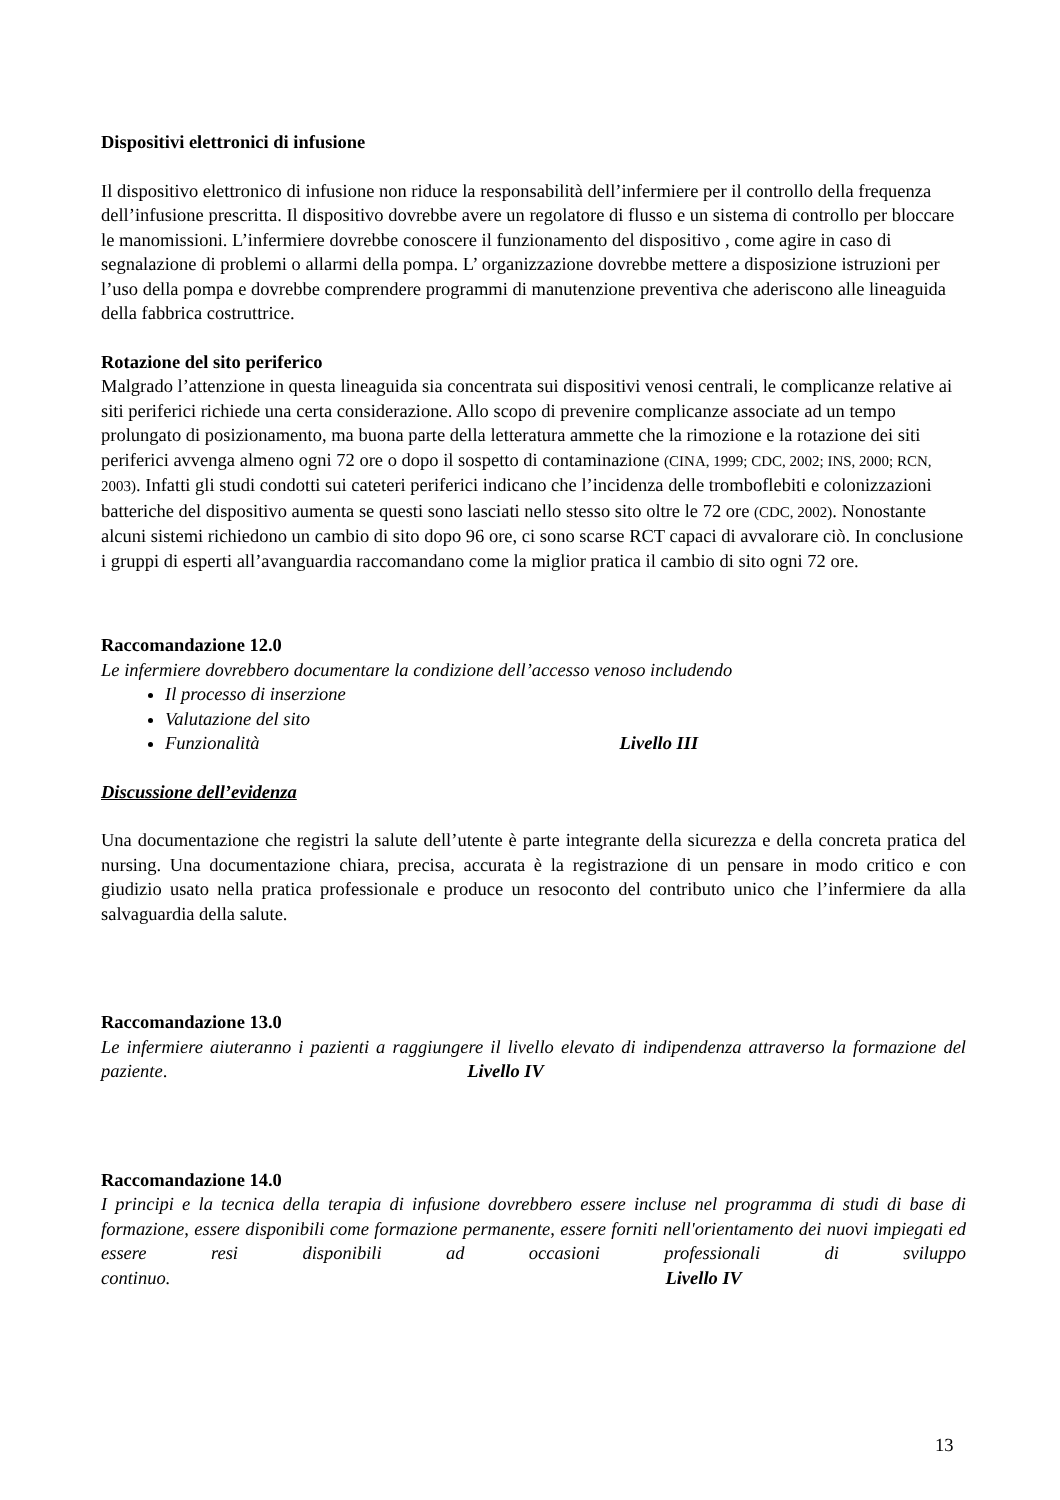Dispositivi elettronici di infusione
Il dispositivo elettronico di infusione non riduce la responsabilità dell’infermiere per il controllo della frequenza dell’infusione prescritta. Il dispositivo dovrebbe avere un regolatore di flusso e un sistema di controllo per bloccare le manomissioni. L’infermiere dovrebbe conoscere il funzionamento del dispositivo , come agire in caso di segnalazione di problemi o allarmi della pompa. L’ organizzazione dovrebbe mettere a disposizione istruzioni per l’uso della pompa e dovrebbe comprendere programmi di manutenzione preventiva che aderiscono alle lineaguida della fabbrica costruttrice.
Rotazione del sito periferico
Malgrado l’attenzione in questa lineaguida sia concentrata sui dispositivi venosi centrali, le complicanze relative ai siti periferici richiede una certa considerazione. Allo scopo di prevenire complicanze associate ad un tempo prolungato di posizionamento, ma buona parte della letteratura ammette che la rimozione e la rotazione dei siti periferici avvenga almeno ogni 72 ore o dopo il sospetto di contaminazione (CINA, 1999; CDC, 2002; INS, 2000; RCN, 2003). Infatti gli studi condotti sui cateteri periferici indicano che l’incidenza delle tromboflebiti e colonizzazioni batteriche del dispositivo aumenta se questi sono lasciati nello stesso sito oltre le 72 ore (CDC, 2002). Nonostante alcuni sistemi richiedono un cambio di sito dopo 96 ore, ci sono scarse RCT capaci di avvalorare ciò. In conclusione i gruppi di esperti all’avanguardia raccomandano come la miglior pratica il cambio di sito ogni 72 ore.
Raccomandazione 12.0
Le infermiere dovrebbero documentare la condizione dell’accesso venoso includendo
Il processo di inserzione
Valutazione del sito
Funzionalità Livello III
Discussione dell’evidenza
Una documentazione che registri la salute dell’utente è parte integrante della sicurezza e della concreta pratica del nursing. Una documentazione chiara, precisa, accurata è la registrazione di un pensare in modo critico e con giudizio usato nella pratica professionale e produce un resoconto del contributo unico che l’infermiere da alla salvaguardia della salute.
Raccomandazione 13.0
Le infermiere aiuteranno i pazienti a raggiungere il livello elevato di indipendenza attraverso la formazione del paziente. Livello IV
Raccomandazione 14.0
I principi e la tecnica della terapia di infusione dovrebbero essere incluse nel programma di studi di base di formazione, essere disponibili come formazione permanente, essere forniti nell'orientamento dei nuovi impiegati ed essere resi disponibili ad occasioni professionali di sviluppo continuo. Livello IV
13